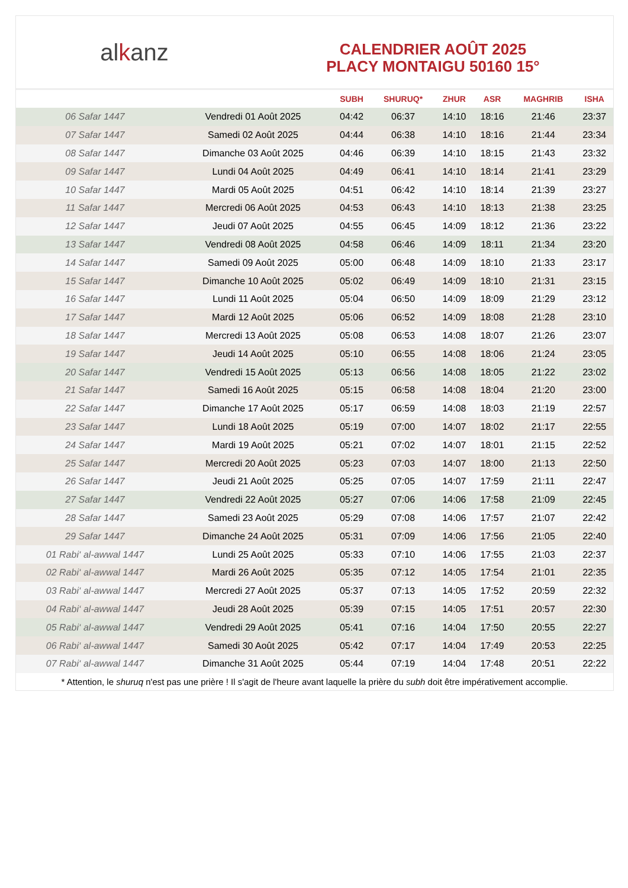alkanz
CALENDRIER AOÛT 2025
PLACY MONTAIGU 50160 15°
| | | SUBH | SHURUQ* | ZHUR | ASR | MAGHRIB | ISHA |
| --- | --- | --- | --- | --- | --- | --- | --- |
| 06 Safar 1447 | Vendredi 01 Août 2025 | 04:42 | 06:37 | 14:10 | 18:16 | 21:46 | 23:37 |
| 07 Safar 1447 | Samedi 02 Août 2025 | 04:44 | 06:38 | 14:10 | 18:16 | 21:44 | 23:34 |
| 08 Safar 1447 | Dimanche 03 Août 2025 | 04:46 | 06:39 | 14:10 | 18:15 | 21:43 | 23:32 |
| 09 Safar 1447 | Lundi 04 Août 2025 | 04:49 | 06:41 | 14:10 | 18:14 | 21:41 | 23:29 |
| 10 Safar 1447 | Mardi 05 Août 2025 | 04:51 | 06:42 | 14:10 | 18:14 | 21:39 | 23:27 |
| 11 Safar 1447 | Mercredi 06 Août 2025 | 04:53 | 06:43 | 14:10 | 18:13 | 21:38 | 23:25 |
| 12 Safar 1447 | Jeudi 07 Août 2025 | 04:55 | 06:45 | 14:09 | 18:12 | 21:36 | 23:22 |
| 13 Safar 1447 | Vendredi 08 Août 2025 | 04:58 | 06:46 | 14:09 | 18:11 | 21:34 | 23:20 |
| 14 Safar 1447 | Samedi 09 Août 2025 | 05:00 | 06:48 | 14:09 | 18:10 | 21:33 | 23:17 |
| 15 Safar 1447 | Dimanche 10 Août 2025 | 05:02 | 06:49 | 14:09 | 18:10 | 21:31 | 23:15 |
| 16 Safar 1447 | Lundi 11 Août 2025 | 05:04 | 06:50 | 14:09 | 18:09 | 21:29 | 23:12 |
| 17 Safar 1447 | Mardi 12 Août 2025 | 05:06 | 06:52 | 14:09 | 18:08 | 21:28 | 23:10 |
| 18 Safar 1447 | Mercredi 13 Août 2025 | 05:08 | 06:53 | 14:08 | 18:07 | 21:26 | 23:07 |
| 19 Safar 1447 | Jeudi 14 Août 2025 | 05:10 | 06:55 | 14:08 | 18:06 | 21:24 | 23:05 |
| 20 Safar 1447 | Vendredi 15 Août 2025 | 05:13 | 06:56 | 14:08 | 18:05 | 21:22 | 23:02 |
| 21 Safar 1447 | Samedi 16 Août 2025 | 05:15 | 06:58 | 14:08 | 18:04 | 21:20 | 23:00 |
| 22 Safar 1447 | Dimanche 17 Août 2025 | 05:17 | 06:59 | 14:08 | 18:03 | 21:19 | 22:57 |
| 23 Safar 1447 | Lundi 18 Août 2025 | 05:19 | 07:00 | 14:07 | 18:02 | 21:17 | 22:55 |
| 24 Safar 1447 | Mardi 19 Août 2025 | 05:21 | 07:02 | 14:07 | 18:01 | 21:15 | 22:52 |
| 25 Safar 1447 | Mercredi 20 Août 2025 | 05:23 | 07:03 | 14:07 | 18:00 | 21:13 | 22:50 |
| 26 Safar 1447 | Jeudi 21 Août 2025 | 05:25 | 07:05 | 14:07 | 17:59 | 21:11 | 22:47 |
| 27 Safar 1447 | Vendredi 22 Août 2025 | 05:27 | 07:06 | 14:06 | 17:58 | 21:09 | 22:45 |
| 28 Safar 1447 | Samedi 23 Août 2025 | 05:29 | 07:08 | 14:06 | 17:57 | 21:07 | 22:42 |
| 29 Safar 1447 | Dimanche 24 Août 2025 | 05:31 | 07:09 | 14:06 | 17:56 | 21:05 | 22:40 |
| 01 Rabi‘ al-awwal 1447 | Lundi 25 Août 2025 | 05:33 | 07:10 | 14:06 | 17:55 | 21:03 | 22:37 |
| 02 Rabi‘ al-awwal 1447 | Mardi 26 Août 2025 | 05:35 | 07:12 | 14:05 | 17:54 | 21:01 | 22:35 |
| 03 Rabi‘ al-awwal 1447 | Mercredi 27 Août 2025 | 05:37 | 07:13 | 14:05 | 17:52 | 20:59 | 22:32 |
| 04 Rabi‘ al-awwal 1447 | Jeudi 28 Août 2025 | 05:39 | 07:15 | 14:05 | 17:51 | 20:57 | 22:30 |
| 05 Rabi‘ al-awwal 1447 | Vendredi 29 Août 2025 | 05:41 | 07:16 | 14:04 | 17:50 | 20:55 | 22:27 |
| 06 Rabi‘ al-awwal 1447 | Samedi 30 Août 2025 | 05:42 | 07:17 | 14:04 | 17:49 | 20:53 | 22:25 |
| 07 Rabi‘ al-awwal 1447 | Dimanche 31 Août 2025 | 05:44 | 07:19 | 14:04 | 17:48 | 20:51 | 22:22 |
* Attention, le shuruq n'est pas une prière ! Il s'agit de l'heure avant laquelle la prière du subh doit être impérativement accomplie.